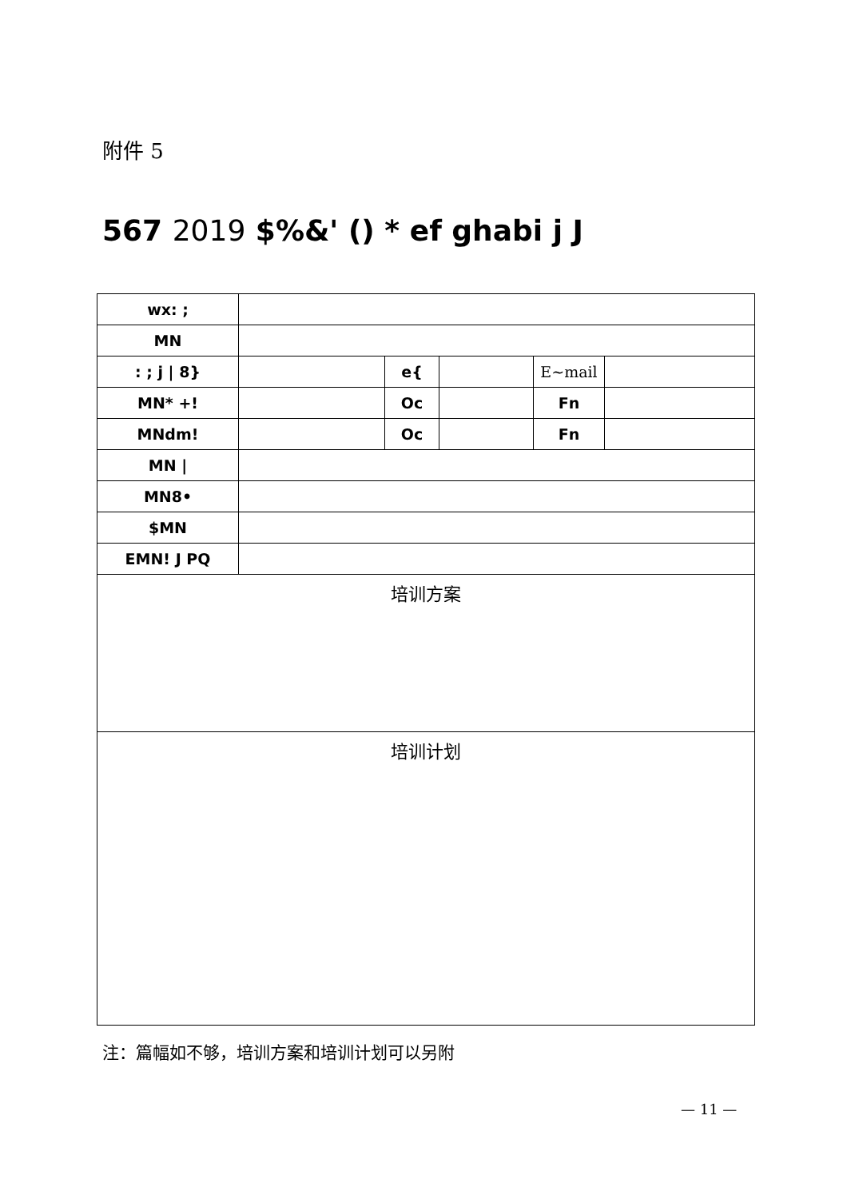附件 5
567 2019 $%&' () * ef ghabi j J
| wx: ; | | | | | |
| MN | | | | | |
| : ; j / 8} | | e{ | | E~mail | |
| MN* +! | | Oc | | Fn | |
| MNdm! | | Oc | | Fn | |
| MN / | | | | | |
| MN8• | | | | | |
| $MN | | | | | |
| EMN! J PQ | | | | | |
| 培训方案 | | | | | |
| 培训计划 | | | | | |
注：篇幅如不够，培训方案和培训计划可以另附
— 11 —